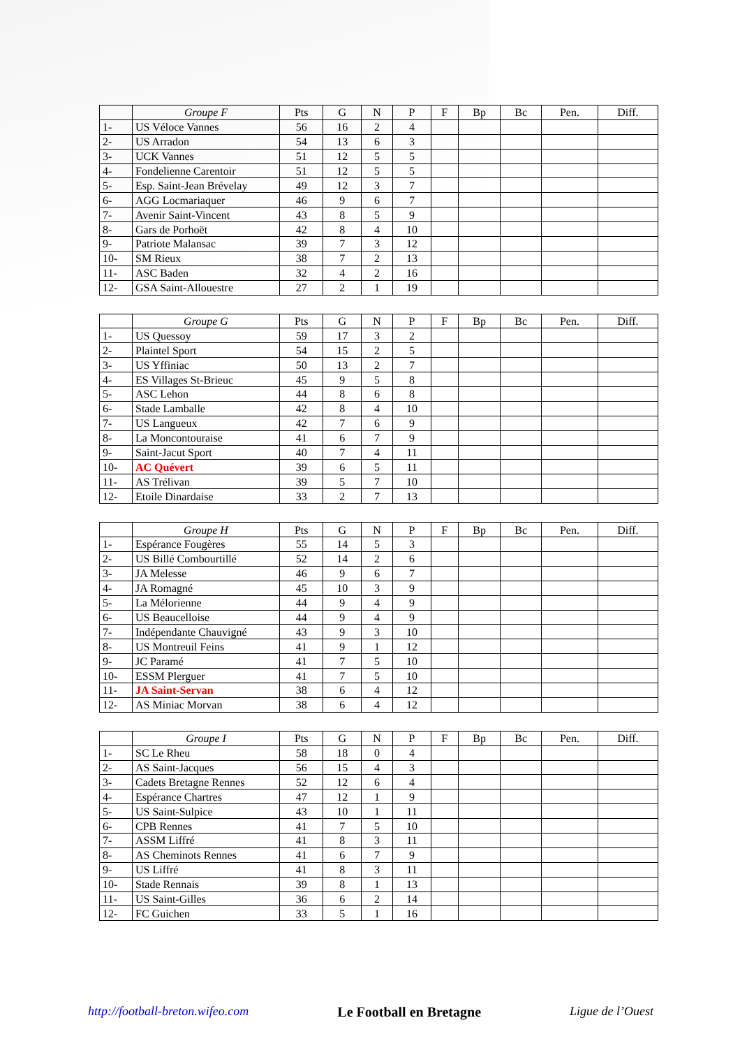| | Groupe F | Pts | G | N | P | F | Bp | Bc | Pen. | Diff. |
| --- | --- | --- | --- | --- | --- | --- | --- | --- | --- | --- |
| 1- | US Véloce Vannes | 56 | 16 | 2 | 4 | | | | | |
| 2- | US Arradon | 54 | 13 | 6 | 3 | | | | | |
| 3- | UCK Vannes | 51 | 12 | 5 | 5 | | | | | |
| 4- | Fondelienne Carentoir | 51 | 12 | 5 | 5 | | | | | |
| 5- | Esp. Saint-Jean Brévelay | 49 | 12 | 3 | 7 | | | | | |
| 6- | AGG Locmariaquer | 46 | 9 | 6 | 7 | | | | | |
| 7- | Avenir Saint-Vincent | 43 | 8 | 5 | 9 | | | | | |
| 8- | Gars de Porhoët | 42 | 8 | 4 | 10 | | | | | |
| 9- | Patriote Malansac | 39 | 7 | 3 | 12 | | | | | |
| 10- | SM Rieux | 38 | 7 | 2 | 13 | | | | | |
| 11- | ASC Baden | 32 | 4 | 2 | 16 | | | | | |
| 12- | GSA Saint-Allouestre | 27 | 2 | 1 | 19 | | | | | |
| | Groupe G | Pts | G | N | P | F | Bp | Bc | Pen. | Diff. |
| --- | --- | --- | --- | --- | --- | --- | --- | --- | --- | --- |
| 1- | US Quessoy | 59 | 17 | 3 | 2 | | | | | |
| 2- | Plaintel Sport | 54 | 15 | 2 | 5 | | | | | |
| 3- | US Yffiniac | 50 | 13 | 2 | 7 | | | | | |
| 4- | ES Villages St-Brieuc | 45 | 9 | 5 | 8 | | | | | |
| 5- | ASC Lehon | 44 | 8 | 6 | 8 | | | | | |
| 6- | Stade Lamballe | 42 | 8 | 4 | 10 | | | | | |
| 7- | US Langueux | 42 | 7 | 6 | 9 | | | | | |
| 8- | La Moncontouraise | 41 | 6 | 7 | 9 | | | | | |
| 9- | Saint-Jacut Sport | 40 | 7 | 4 | 11 | | | | | |
| 10- | AC Quévert | 39 | 6 | 5 | 11 | | | | | |
| 11- | AS Trélivan | 39 | 5 | 7 | 10 | | | | | |
| 12- | Etoile Dinardaise | 33 | 2 | 7 | 13 | | | | | |
| | Groupe H | Pts | G | N | P | F | Bp | Bc | Pen. | Diff. |
| --- | --- | --- | --- | --- | --- | --- | --- | --- | --- | --- |
| 1- | Espérance Fougères | 55 | 14 | 5 | 3 | | | | | |
| 2- | US Billé Combourtillé | 52 | 14 | 2 | 6 | | | | | |
| 3- | JA Melesse | 46 | 9 | 6 | 7 | | | | | |
| 4- | JA Romagné | 45 | 10 | 3 | 9 | | | | | |
| 5- | La Mélorienne | 44 | 9 | 4 | 9 | | | | | |
| 6- | US Beaucelloise | 44 | 9 | 4 | 9 | | | | | |
| 7- | Indépendante Chauvigné | 43 | 9 | 3 | 10 | | | | | |
| 8- | US Montreuil Feins | 41 | 9 | 1 | 12 | | | | | |
| 9- | JC Paramé | 41 | 7 | 5 | 10 | | | | | |
| 10- | ESSM Plerguer | 41 | 7 | 5 | 10 | | | | | |
| 11- | JA Saint-Servan | 38 | 6 | 4 | 12 | | | | | |
| 12- | AS Miniac Morvan | 38 | 6 | 4 | 12 | | | | | |
| | Groupe I | Pts | G | N | P | F | Bp | Bc | Pen. | Diff. |
| --- | --- | --- | --- | --- | --- | --- | --- | --- | --- | --- |
| 1- | SC Le Rheu | 58 | 18 | 0 | 4 | | | | | |
| 2- | AS Saint-Jacques | 56 | 15 | 4 | 3 | | | | | |
| 3- | Cadets Bretagne Rennes | 52 | 12 | 6 | 4 | | | | | |
| 4- | Espérance Chartres | 47 | 12 | 1 | 9 | | | | | |
| 5- | US Saint-Sulpice | 43 | 10 | 1 | 11 | | | | | |
| 6- | CPB Rennes | 41 | 7 | 5 | 10 | | | | | |
| 7- | ASSM Liffré | 41 | 8 | 3 | 11 | | | | | |
| 8- | AS Cheminots Rennes | 41 | 6 | 7 | 9 | | | | | |
| 9- | US Liffré | 41 | 8 | 3 | 11 | | | | | |
| 10- | Stade Rennais | 39 | 8 | 1 | 13 | | | | | |
| 11- | US Saint-Gilles | 36 | 6 | 2 | 14 | | | | | |
| 12- | FC Guichen | 33 | 5 | 1 | 16 | | | | | |
http://football-breton.wifeo.com Le Football en Bretagne Ligue de l’Ouest